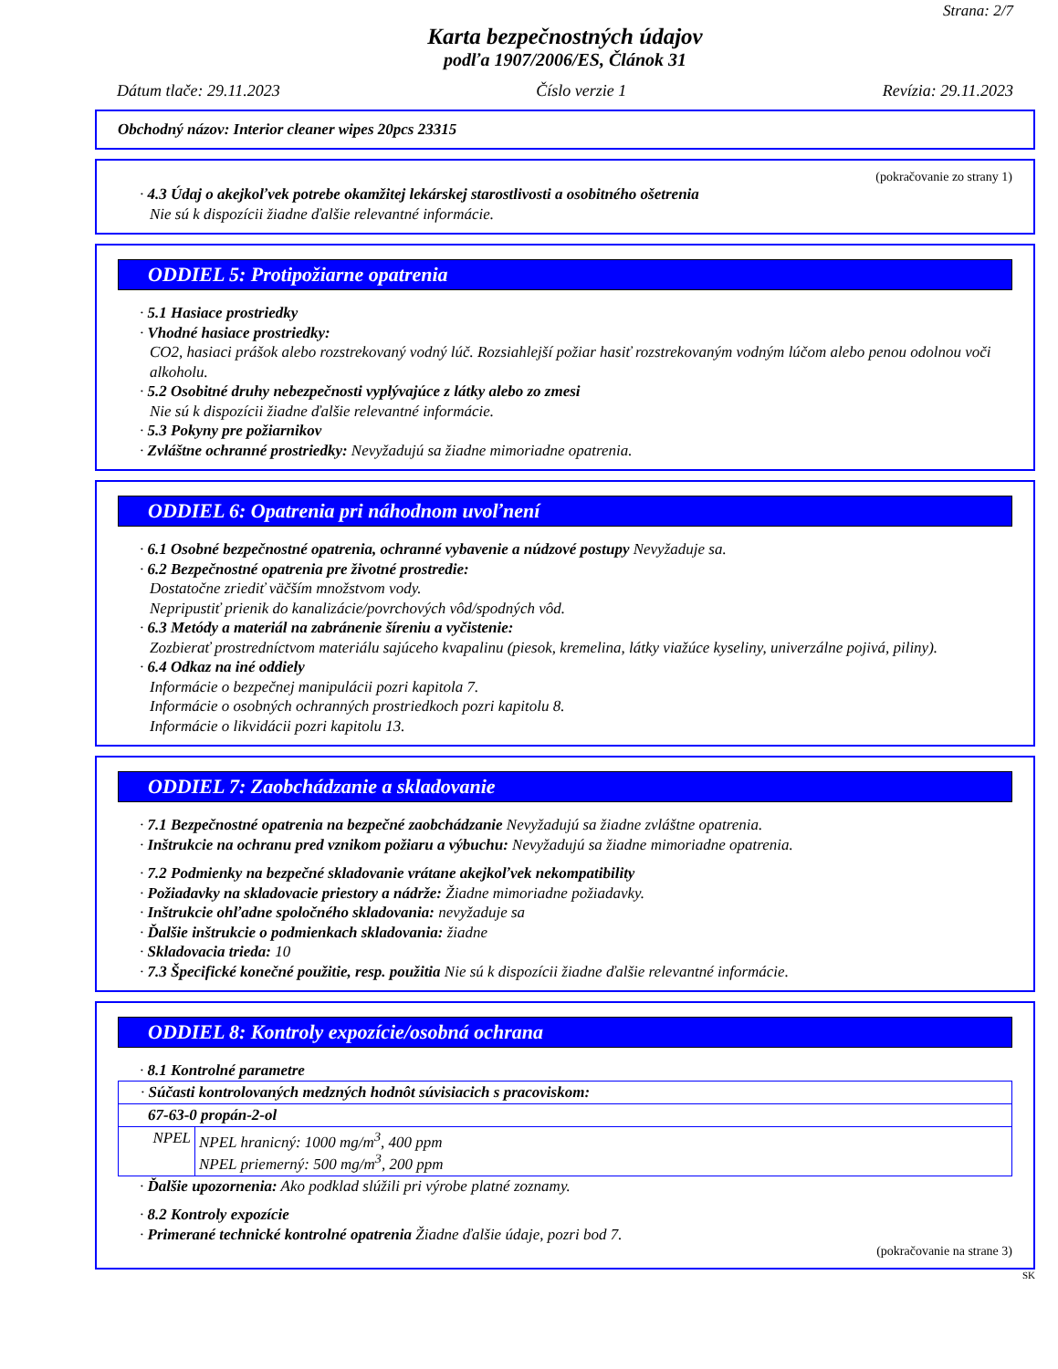Strana: 2/7
Karta bezpečnostných údajov
podľa 1907/2006/ES, Článok 31
Dátum tlače: 29.11.2023 Číslo verzie 1 Revízia: 29.11.2023
Obchodný názov: Interior cleaner wipes 20pcs 23315
(pokračovanie zo strany 1)
· 4.3 Údaj o akejkoľvek potrebe okamžitej lekárskej starostlivosti a osobitného ošetrenia
Nie sú k dispozícii žiadne ďalšie relevantné informácie.
ODDIEL 5: Protipožiarne opatrenia
· 5.1 Hasiace prostriedky
· Vhodné hasiace prostriedky:
CO2, hasiaci prášok alebo rozstrekovaný vodný lúč. Rozsiahlejší požiar hasiť rozstrekovaným vodným lúčom alebo penou odolnou voči alkoholu.
· 5.2 Osobitné druhy nebezpečnosti vyplývajúce z látky alebo zo zmesi
Nie sú k dispozícii žiadne ďalšie relevantné informácie.
· 5.3 Pokyny pre požiarnikov
· Zvláštne ochranné prostriedky: Nevyžadujú sa žiadne mimoriadne opatrenia.
ODDIEL 6: Opatrenia pri náhodnom uvoľnení
· 6.1 Osobné bezpečnostné opatrenia, ochranné vybavenie a núdzové postupy Nevyžaduje sa.
· 6.2 Bezpečnostné opatrenia pre životné prostredie:
Dostatočne zriediť väčším množstvom vody.
Nepripustiť prienik do kanalizácie/povrchových vôd/spodných vôd.
· 6.3 Metódy a materiál na zabránenie šíreniu a vyčistenie:
Zozbierať prostredníctvom materiálu sajúceho kvapalinu (piesok, kremelina, látky viažúce kyseliny, univerzálne pojivá, piliny).
· 6.4 Odkaz na iné oddiely
Informácie o bezpečnej manipulácii pozri kapitola 7.
Informácie o osobných ochranných prostriedkoch pozri kapitolu 8.
Informácie o likvidácii pozri kapitolu 13.
ODDIEL 7: Zaobchádzanie a skladovanie
· 7.1 Bezpečnostné opatrenia na bezpečné zaobchádzanie Nevyžadujú sa žiadne zvláštne opatrenia.
· Inštrukcie na ochranu pred vznikom požiaru a výbuchu: Nevyžadujú sa žiadne mimoriadne opatrenia.
· 7.2 Podmienky na bezpečné skladovanie vrátane akejkoľvek nekompatibility
· Požiadavky na skladovacie priestory a nádrže: Žiadne mimoriadne požiadavky.
· Inštrukcie ohľadne spoločného skladovania: nevyžaduje sa
· Ďalšie inštrukcie o podmienkach skladovania: žiadne
· Skladovacia trieda: 10
· 7.3 Špecifické konečné použitie, resp. použitia Nie sú k dispozícii žiadne ďalšie relevantné informácie.
ODDIEL 8: Kontroly expozície/osobná ochrana
· 8.1 Kontrolné parametre
| · Súčasti kontrolovaných medzných hodnôt súvisiacich s pracoviskom: | |
| 67-63-0 propán-2-ol | |
| NPEL | NPEL hranicný: 1000 mg/m<sup>3</sup>, 400 ppm NPEL priemerný: 500 mg/m<sup>3</sup>, 200 ppm |
· Ďalšie upozornenia: Ako podklad slúžili pri výrobe platné zoznamy.
· 8.2 Kontroly expozície
· Primerané technické kontrolné opatrenia Žiadne ďalšie údaje, pozri bod 7.
(pokračovanie na strane 3)
SK